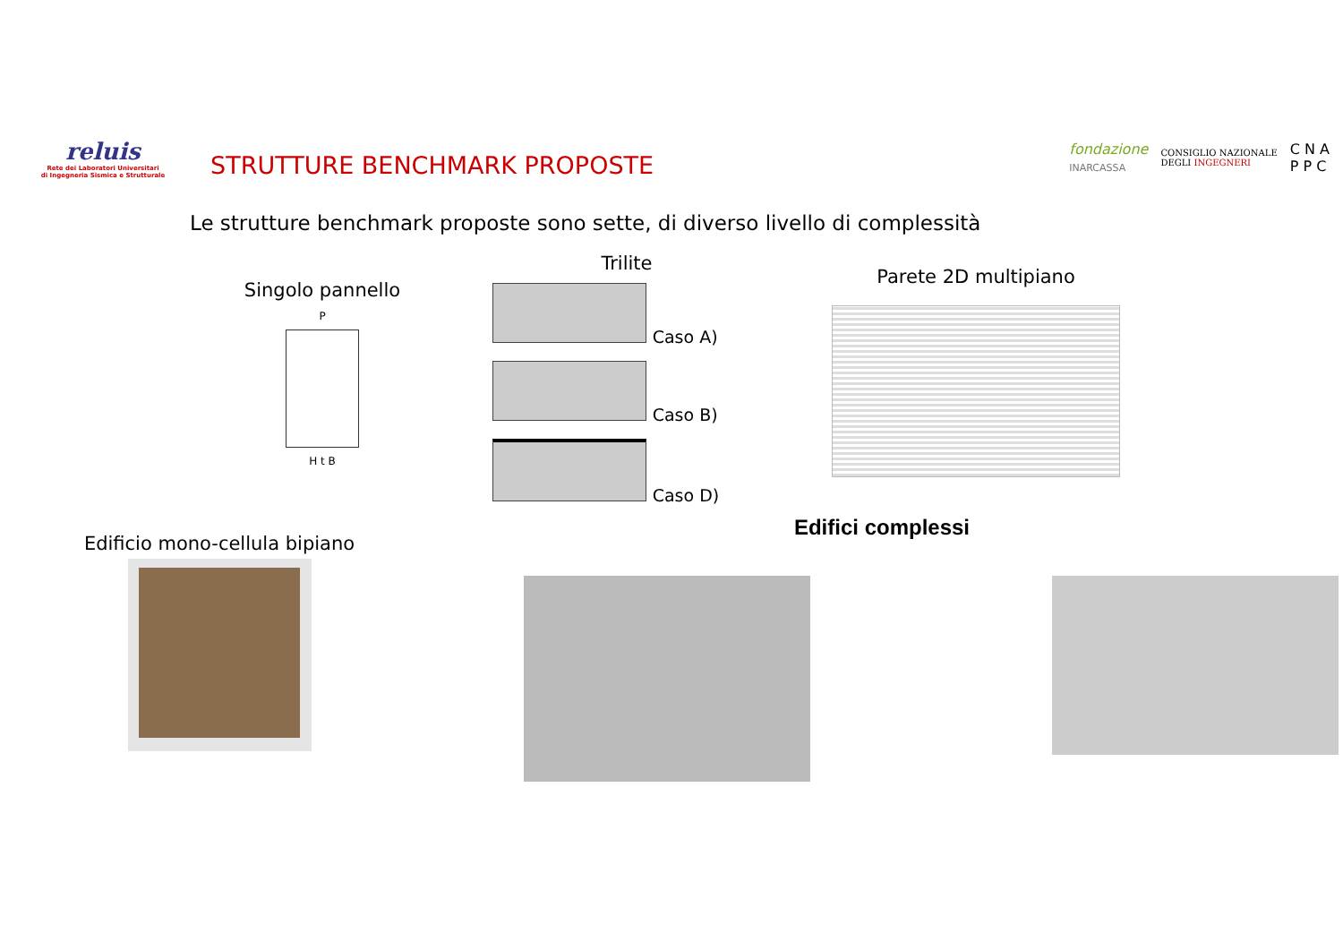reluis
Rete dei Laboratori Universitari
di Ingegneria Sismica e Strutturale
STRUTTURE BENCHMARK PROPOSTE
fondazione
INARCASSA CONSIGLIO NAZIONALE
DEGLI INGEGNERI C N A
P P C
Le strutture benchmark proposte sono sette, di diverso livello di complessità
Singolo pannello
P
H t B
Trilite
Caso A)
Caso B)
Caso D)
Parete 2D multipiano
Edificio mono-cellula bipiano
Edifici complessi